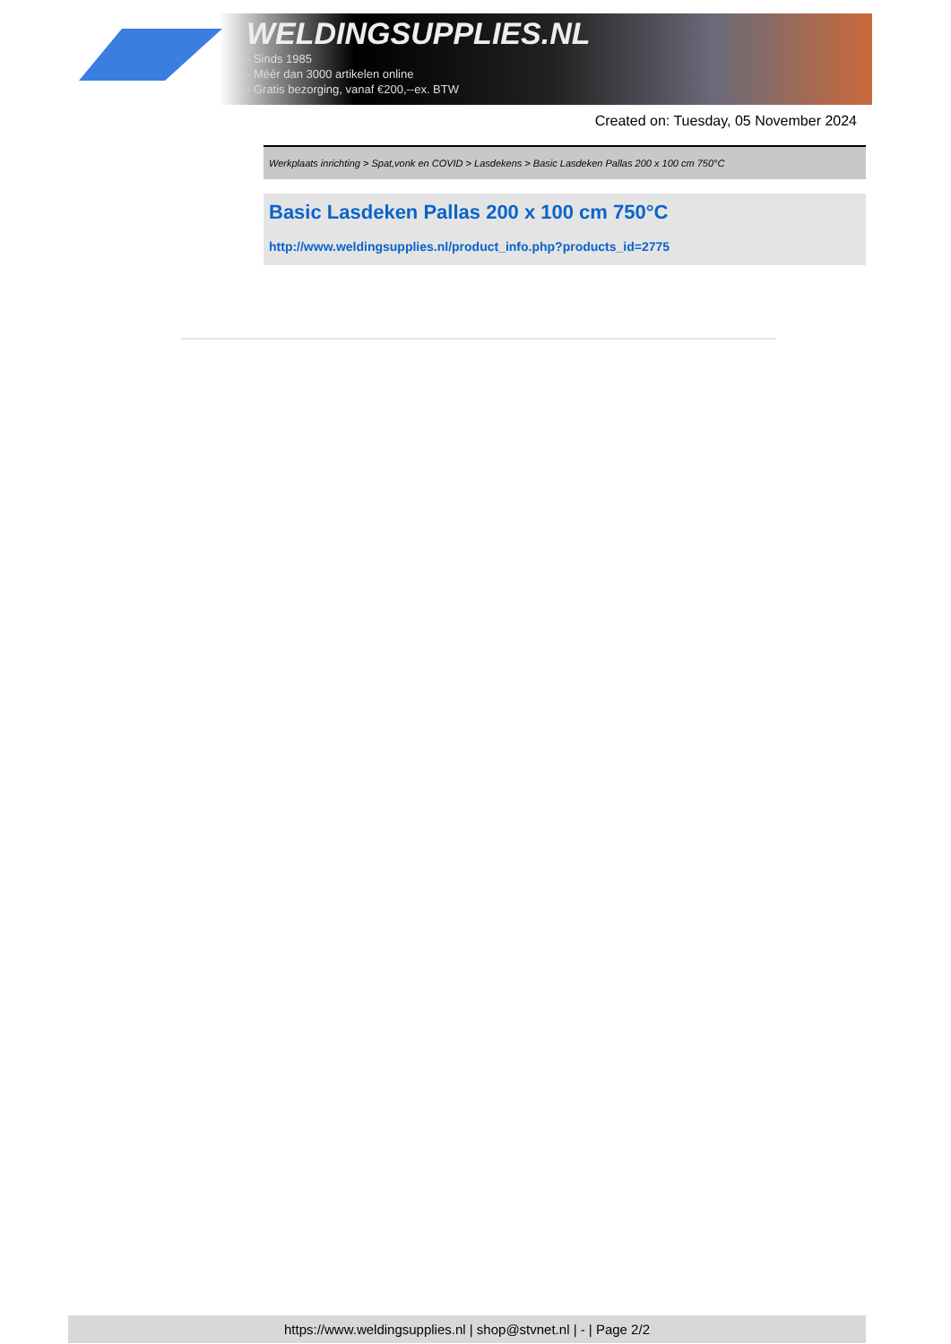WELDINGSUPPLIES.NL
- Sinds 1985
- Méér dan 3000 artikelen online
- Gratis bezorging, vanaf €200,--ex. BTW
Created on: Tuesday, 05 November 2024
Werkplaats inrichting > Spat,vonk en COVID > Lasdekens > Basic Lasdeken Pallas 200 x 100 cm 750°C
Basic Lasdeken Pallas 200 x 100 cm 750°C
http://www.weldingsupplies.nl/product_info.php?products_id=2775
https://www.weldingsupplies.nl | shop@stvnet.nl | - | Page 2/2